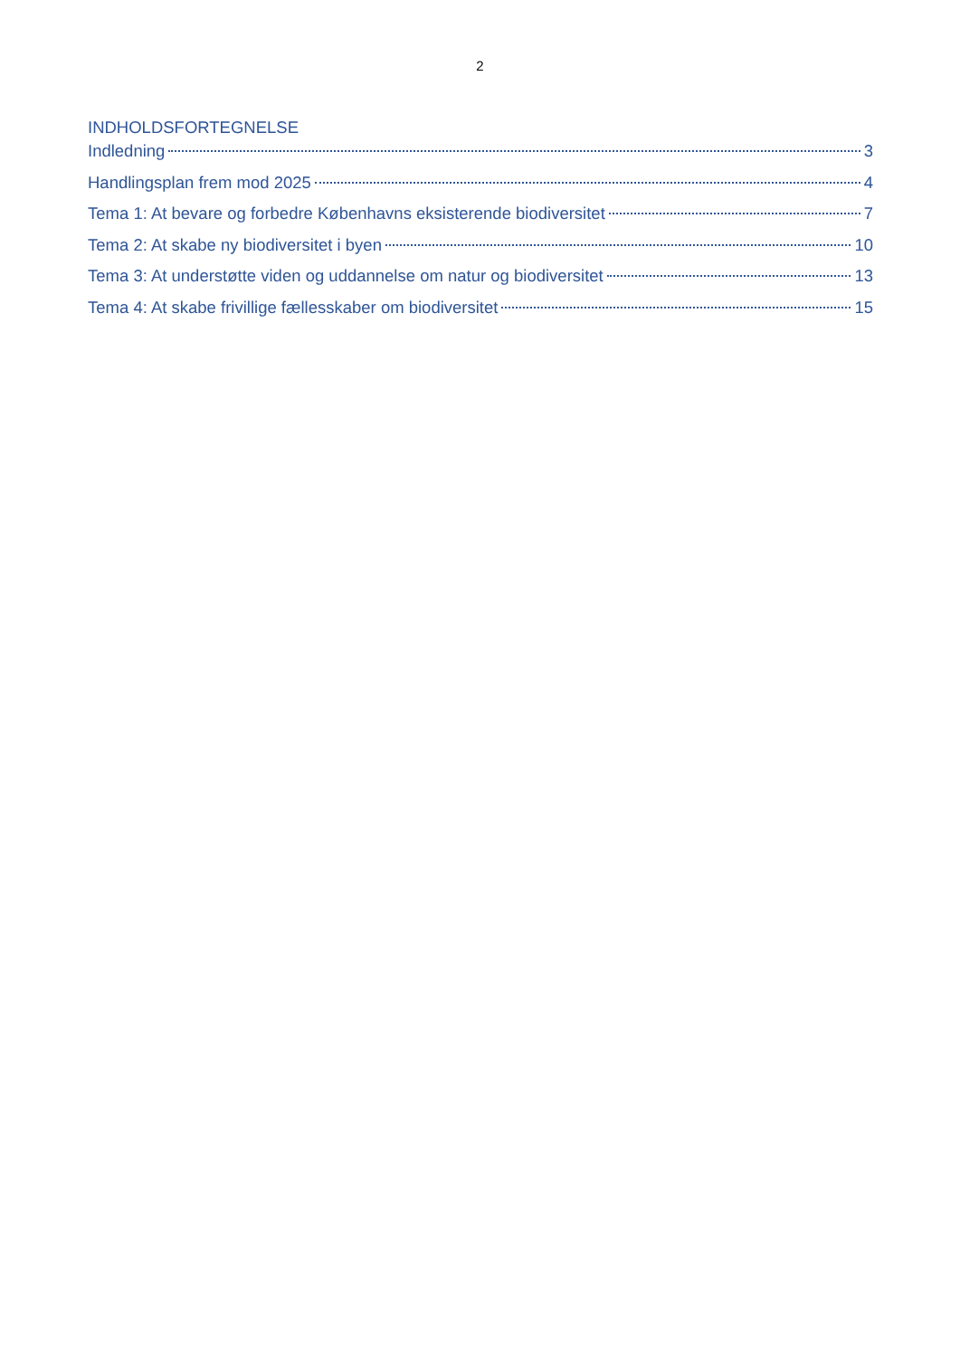2
INDHOLDSFORTEGNELSE
Indledning 3
Handlingsplan frem mod 2025 4
Tema 1: At bevare og forbedre Københavns eksisterende biodiversitet 7
Tema 2: At skabe ny biodiversitet i byen 10
Tema 3: At understøtte viden og uddannelse om natur og biodiversitet 13
Tema 4: At skabe frivillige fællesskaber om biodiversitet 15